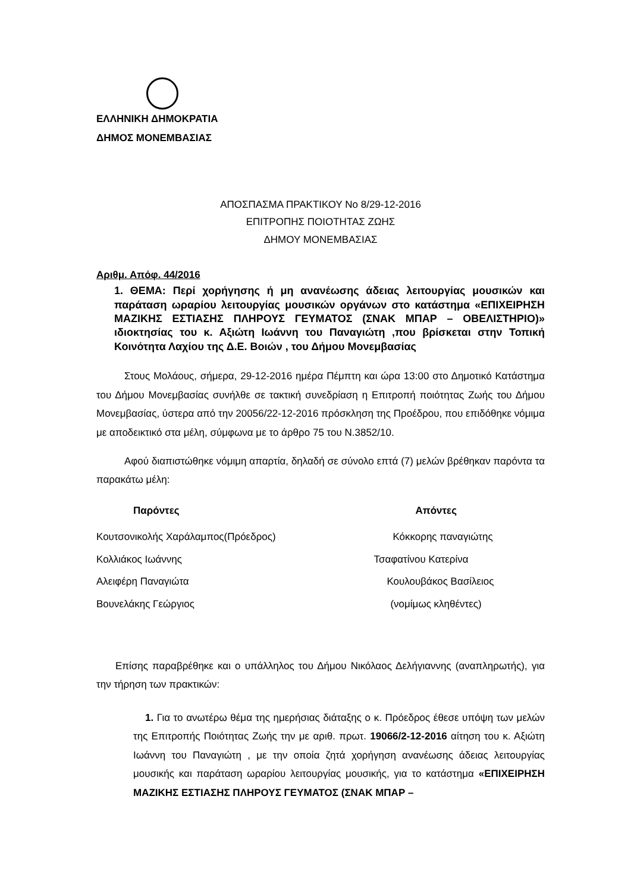ΕΛΛΗΝΙΚΗ ΔΗΜΟΚΡΑΤΙΑ
ΔΗΜΟΣ ΜΟΝΕΜΒΑΣΙΑΣ
ΑΠΟΣΠΑΣΜΑ ΠΡΑΚΤΙΚΟΥ Νο 8/29-12-2016
ΕΠΙΤΡΟΠΗΣ ΠΟΙΟΤΗΤΑΣ ΖΩΗΣ
ΔΗΜΟΥ ΜΟΝΕΜΒΑΣΙΑΣ
Αριθμ. Απόφ. 44/2016
1. ΘΕΜΑ: Περί χορήγησης ή μη ανανέωσης άδειας λειτουργίας μουσικών και παράταση ωραρίου λειτουργίας μουσικών οργάνων στο κατάστημα «ΕΠΙΧΕΙΡΗΣΗ ΜΑΖΙΚΗΣ ΕΣΤΙΑΣΗΣ ΠΛΗΡΟΥΣ ΓΕΥΜΑΤΟΣ (ΣΝΑΚ ΜΠΑΡ – ΟΒΕΛΙΣΤΗΡΙΟ)» ιδιοκτησίας του κ. Αξιώτη Ιωάννη του Παναγιώτη ,που βρίσκεται στην Τοπική Κοινότητα Λαχίου της Δ.Ε. Βοιών , του Δήμου Μονεμβασίας
Στους Μολάους, σήμερα, 29-12-2016 ημέρα Πέμπτη και ώρα 13:00 στο Δημοτικό Κατάστημα του Δήμου Μονεμβασίας συνήλθε σε τακτική συνεδρίαση η Επιτροπή ποιότητας Ζωής του Δήμου Μονεμβασίας, ύστερα από την 20056/22-12-2016 πρόσκληση της Προέδρου, που επιδόθηκε νόμιμα με αποδεικτικό στα μέλη, σύμφωνα με το άρθρο 75 του Ν.3852/10.
Αφού διαπιστώθηκε νόμιμη απαρτία, δηλαδή σε σύνολο επτά (7) μελών βρέθηκαν παρόντα τα παρακάτω μέλη:
| Παρόντες | Απόντες |
| Κουτσονικολής Χαράλαμπος(Πρόεδρος) | Κόκκορης παναγιώτης |
| Κολλιάκος Ιωάννης | Τσαφατίνου Κατερίνα |
| Αλειφέρη Παναγιώτα | Κουλουβάκος Βασίλειος |
| Βουνελάκης Γεώργιος | (νομίμως κληθέντες) |
Επίσης παραβρέθηκε και ο υπάλληλος του Δήμου Νικόλαος Δελήγιαννης (αναπληρωτής), για την τήρηση των πρακτικών:
1. Για το ανωτέρω θέμα της ημερήσιας διάταξης ο κ. Πρόεδρος έθεσε υπόψη των μελών της Επιτροπής Ποιότητας Ζωής την με αριθ. πρωτ. 19066/2-12-2016 αίτηση του κ. Αξιώτη Ιωάννη του Παναγιώτη , με την οποία ζητά χορήγηση ανανέωσης άδειας λειτουργίας μουσικής και παράταση ωραρίου λειτουργίας μουσικής, για το κατάστημα «ΕΠΙΧΕΙΡΗΣΗ ΜΑΖΙΚΗΣ ΕΣΤΙΑΣΗΣ ΠΛΗΡΟΥΣ ΓΕΥΜΑΤΟΣ (ΣΝΑΚ ΜΠΑΡ –